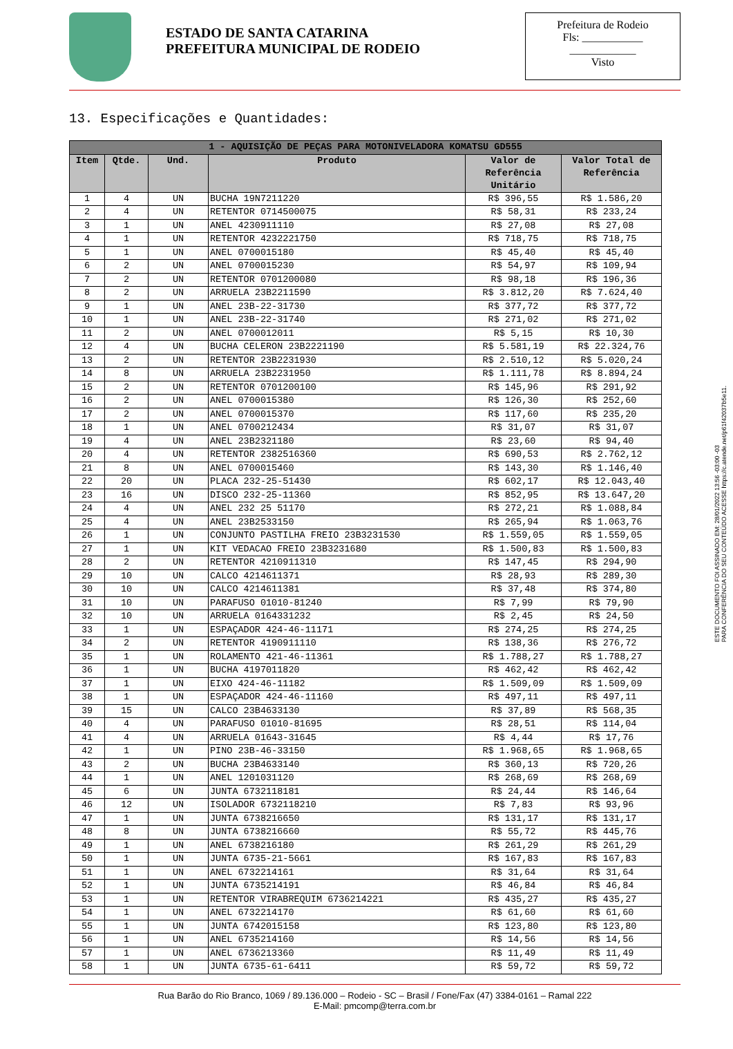ESTADO DE SANTA CATARINA
PREFEITURA MUNICIPAL DE RODEIO
Prefeitura de Rodeio
Fls: ___________
____________
Visto
13. Especificações e Quantidades:
| 1 - AQUISIÇÃO DE PEÇAS PARA MOTONIVELADORA KOMATSU GD555 | | | | | |
| --- | --- | --- | --- | --- | --- |
| Item | Qtde. | Und. | Produto | Valor de Referência Unitário | Valor Total de Referência |
| 1 | 4 | UN | BUCHA 19N7211220 | R$ 396,55 | R$ 1.586,20 |
| 2 | 4 | UN | RETENTOR 0714500075 | R$ 58,31 | R$ 233,24 |
| 3 | 1 | UN | ANEL 4230911110 | R$ 27,08 | R$ 27,08 |
| 4 | 1 | UN | RETENTOR 4232221750 | R$ 718,75 | R$ 718,75 |
| 5 | 1 | UN | ANEL 0700015180 | R$ 45,40 | R$ 45,40 |
| 6 | 2 | UN | ANEL 0700015230 | R$ 54,97 | R$ 109,94 |
| 7 | 2 | UN | RETENTOR 0701200080 | R$ 98,18 | R$ 196,36 |
| 8 | 2 | UN | ARRUELA 23B2211590 | R$ 3.812,20 | R$ 7.624,40 |
| 9 | 1 | UN | ANEL 23B-22-31730 | R$ 377,72 | R$ 377,72 |
| 10 | 1 | UN | ANEL 23B-22-31740 | R$ 271,02 | R$ 271,02 |
| 11 | 2 | UN | ANEL 0700012011 | R$ 5,15 | R$ 10,30 |
| 12 | 4 | UN | BUCHA CELERON 23B2221190 | R$ 5.581,19 | R$ 22.324,76 |
| 13 | 2 | UN | RETENTOR 23B2231930 | R$ 2.510,12 | R$ 5.020,24 |
| 14 | 8 | UN | ARRUELA 23B2231950 | R$ 1.111,78 | R$ 8.894,24 |
| 15 | 2 | UN | RETENTOR 0701200100 | R$ 145,96 | R$ 291,92 |
| 16 | 2 | UN | ANEL 0700015380 | R$ 126,30 | R$ 252,60 |
| 17 | 2 | UN | ANEL 0700015370 | R$ 117,60 | R$ 235,20 |
| 18 | 1 | UN | ANEL 0700212434 | R$ 31,07 | R$ 31,07 |
| 19 | 4 | UN | ANEL 23B2321180 | R$ 23,60 | R$ 94,40 |
| 20 | 4 | UN | RETENTOR 2382516360 | R$ 690,53 | R$ 2.762,12 |
| 21 | 8 | UN | ANEL 0700015460 | R$ 143,30 | R$ 1.146,40 |
| 22 | 20 | UN | PLACA 232-25-51430 | R$ 602,17 | R$ 12.043,40 |
| 23 | 16 | UN | DISCO 232-25-11360 | R$ 852,95 | R$ 13.647,20 |
| 24 | 4 | UN | ANEL 232 25 51170 | R$ 272,21 | R$ 1.088,84 |
| 25 | 4 | UN | ANEL 23B2533150 | R$ 265,94 | R$ 1.063,76 |
| 26 | 1 | UN | CONJUNTO PASTILHA FREIO 23B3231530 | R$ 1.559,05 | R$ 1.559,05 |
| 27 | 1 | UN | KIT VEDACAO FREIO 23B3231680 | R$ 1.500,83 | R$ 1.500,83 |
| 28 | 2 | UN | RETENTOR 4210911310 | R$ 147,45 | R$ 294,90 |
| 29 | 10 | UN | CALCO 4214611371 | R$ 28,93 | R$ 289,30 |
| 30 | 10 | UN | CALCO 4214611381 | R$ 37,48 | R$ 374,80 |
| 31 | 10 | UN | PARAFUSO 01010-81240 | R$ 7,99 | R$ 79,90 |
| 32 | 10 | UN | ARRUELA 0164331232 | R$ 2,45 | R$ 24,50 |
| 33 | 1 | UN | ESPAÇADOR 424-46-11171 | R$ 274,25 | R$ 274,25 |
| 34 | 2 | UN | RETENTOR 4190911110 | R$ 138,36 | R$ 276,72 |
| 35 | 1 | UN | ROLAMENTO 421-46-11361 | R$ 1.788,27 | R$ 1.788,27 |
| 36 | 1 | UN | BUCHA 4197011820 | R$ 462,42 | R$ 462,42 |
| 37 | 1 | UN | EIXO 424-46-11182 | R$ 1.509,09 | R$ 1.509,09 |
| 38 | 1 | UN | ESPAÇADOR 424-46-11160 | R$ 497,11 | R$ 497,11 |
| 39 | 15 | UN | CALCO 23B4633130 | R$ 37,89 | R$ 568,35 |
| 40 | 4 | UN | PARAFUSO 01010-81695 | R$ 28,51 | R$ 114,04 |
| 41 | 4 | UN | ARRUELA 01643-31645 | R$ 4,44 | R$ 17,76 |
| 42 | 1 | UN | PINO 23B-46-33150 | R$ 1.968,65 | R$ 1.968,65 |
| 43 | 2 | UN | BUCHA 23B4633140 | R$ 360,13 | R$ 720,26 |
| 44 | 1 | UN | ANEL 1201031120 | R$ 268,69 | R$ 268,69 |
| 45 | 6 | UN | JUNTA 6732118181 | R$ 24,44 | R$ 146,64 |
| 46 | 12 | UN | ISOLADOR 6732118210 | R$ 7,83 | R$ 93,96 |
| 47 | 1 | UN | JUNTA 6738216650 | R$ 131,17 | R$ 131,17 |
| 48 | 8 | UN | JUNTA 6738216660 | R$ 55,72 | R$ 445,76 |
| 49 | 1 | UN | ANEL 6738216180 | R$ 261,29 | R$ 261,29 |
| 50 | 1 | UN | JUNTA 6735-21-5661 | R$ 167,83 | R$ 167,83 |
| 51 | 1 | UN | ANEL 6732214161 | R$ 31,64 | R$ 31,64 |
| 52 | 1 | UN | JUNTA 6735214191 | R$ 46,84 | R$ 46,84 |
| 53 | 1 | UN | RETENTOR VIRABREQUIM 6736214221 | R$ 435,27 | R$ 435,27 |
| 54 | 1 | UN | ANEL 6732214170 | R$ 61,60 | R$ 61,60 |
| 55 | 1 | UN | JUNTA 6742015158 | R$ 123,80 | R$ 123,80 |
| 56 | 1 | UN | ANEL 6735214160 | R$ 14,56 | R$ 14,56 |
| 57 | 1 | UN | ANEL 6736213360 | R$ 11,49 | R$ 11,49 |
| 58 | 1 | UN | JUNTA 6735-61-6411 | R$ 59,72 | R$ 59,72 |
Rua Barão do Rio Branco, 1069 / 89.136.000 – Rodeio - SC – Brasil / Fone/Fax (47) 3384-0161 – Ramal 222
E-Mail: pmcomp@terra.com.br
ESTE DOCUMENTO FOI ASSINADO EM: 28/01/2022 13:56 -03:00 -03
PARA CONFERÊNCIA DO SEU CONTEÚDO ACESSE https://c.atende.net/p61f42037b5e11.